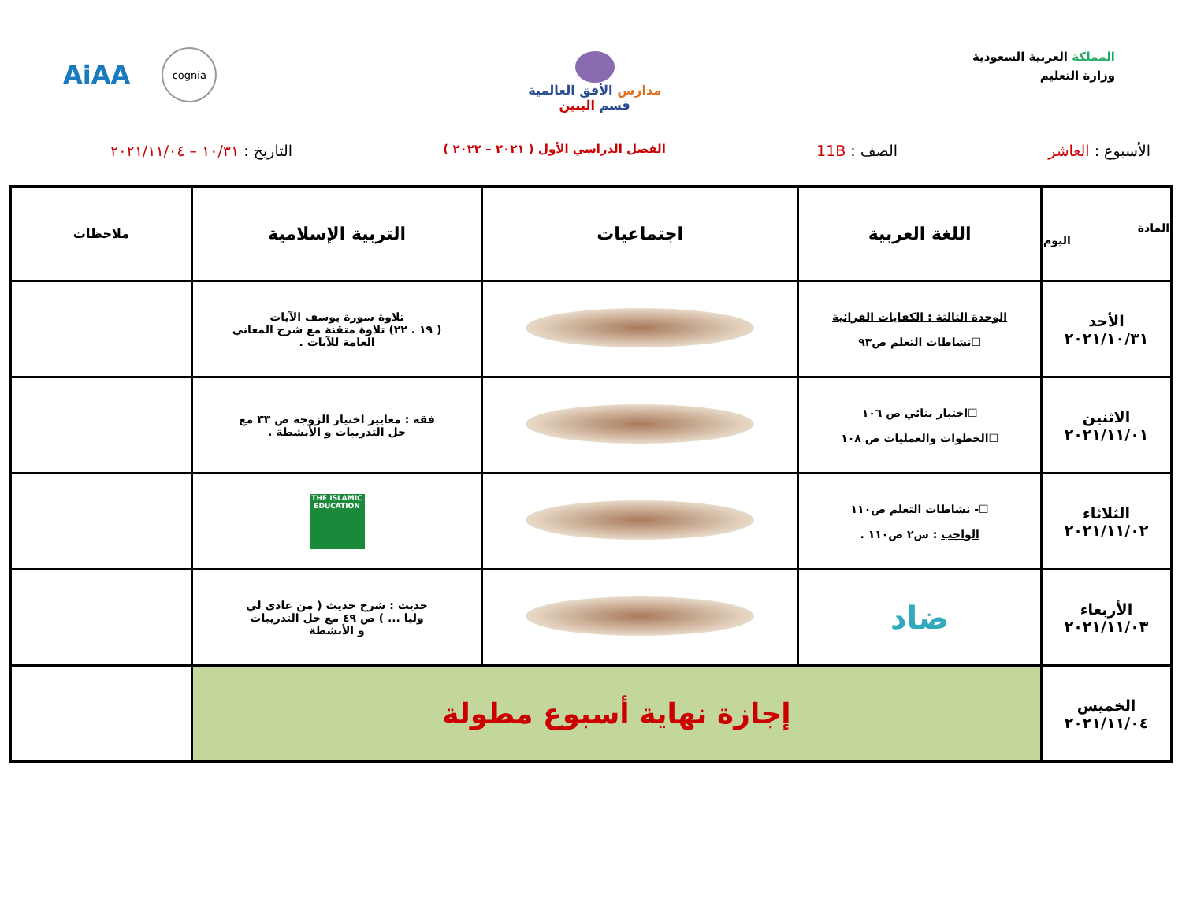المملكة العربية السعودية
وزارة التعليم
مدارس الأفق العالمية
قسم البنين
AiAA cognia
الأسبوع : العاشر الصف : 11B الفصل الدراسي الأول ( ٢٠٢١ – ٢٠٢٢ ) التاريخ : ١٠/٣١ – ٢٠٢١/١١/٠٤
| المادة اليوم | اللغة العربية | اجتماعيات | التربية الإسلامية | ملاحظات |
| --- | --- | --- | --- | --- |
| الأحد ٢٠٢١/١٠/٣١ | الوحدة الثالثة : الكفايات القرائية ☐نشاطات التعلم ص٩٣ | | تلاوة سورة يوسف الآيات ( ١٩ . ٢٢) تلاوة متقنة مع شرح المعاني العامة للآيات . | |
| الاثنين ٢٠٢١/١١/٠١ | ☐اختبار بنائي ص ١٠٦ ☐الخطوات والعمليات ص ١٠٨ | | فقه : معايير اختيار الزوجة ص ٣٣ مع حل التدريبات و الأنشطة . | |
| الثلاثاء ٢٠٢١/١١/٠٢ | ☐- نشاطات التعلم ص١١٠ الواجب : س٢ ص١١٠ . | | THE ISLAMIC EDUCATION | |
| الأربعاء ٢٠٢١/١١/٠٣ | ضاد | | حديث : شرح حديث ( من عادى لي وليا ... ) ص ٤٩ مع حل التدريبات و الأنشطة | |
| الخميس ٢٠٢١/١١/٠٤ | إجازة نهاية أسبوع مطولة | | | |